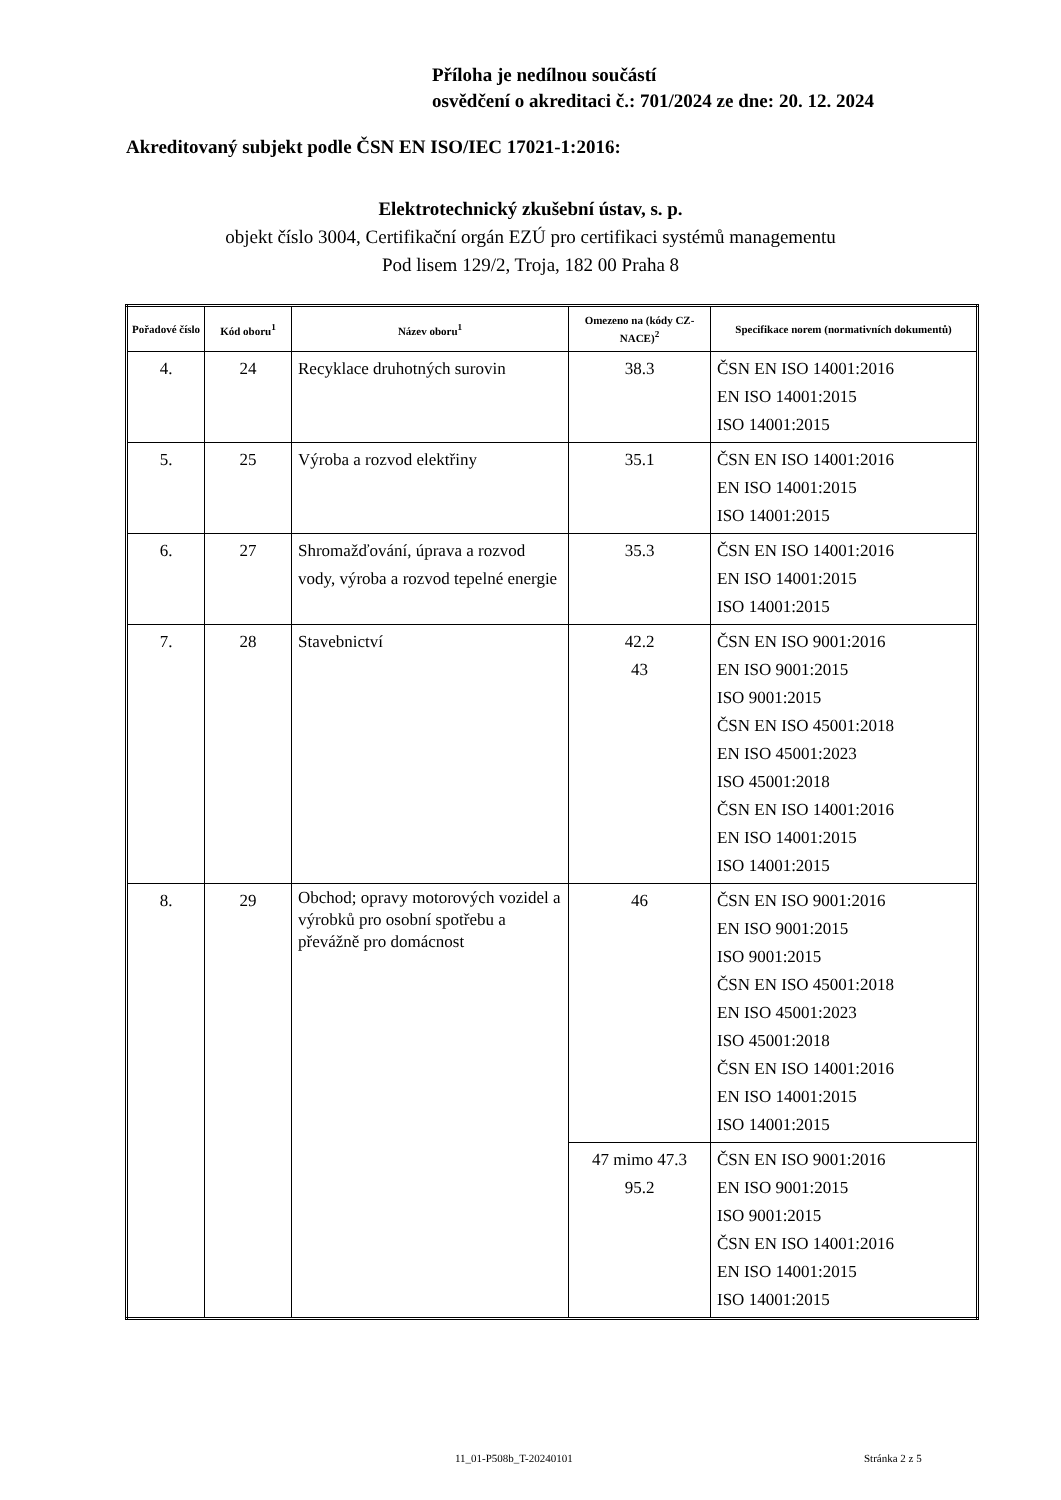Příloha je nedílnou součástí
osvědčení o akreditaci č.: 701/2024 ze dne: 20. 12. 2024
Akreditovaný subjekt podle ČSN EN ISO/IEC 17021-1:2016:
Elektrotechnický zkušební ústav, s. p.
objekt číslo 3004, Certifikační orgán EZÚ pro certifikaci systémů managementu
Pod lisem 129/2, Troja, 182 00 Praha 8
| Pořadové číslo | Kód oboru<sup>1</sup> | Název oboru<sup>1</sup> | Omezeno na (kódy CZ-NACE)<sup>2</sup> | Specifikace norem (normativních dokumentů) |
| --- | --- | --- | --- | --- |
| 4. | 24 | Recyklace druhotných surovin | 38.3 | ČSN EN ISO 14001:2016 EN ISO 14001:2015 ISO 14001:2015 |
| 5. | 25 | Výroba a rozvod elektřiny | 35.1 | ČSN EN ISO 14001:2016 EN ISO 14001:2015 ISO 14001:2015 |
| 6. | 27 | Shromažďování, úprava a rozvod vody, výroba a rozvod tepelné energie | 35.3 | ČSN EN ISO 14001:2016 EN ISO 14001:2015 ISO 14001:2015 |
| 7. | 28 | Stavebnictví | 42.2 43 | ČSN EN ISO 9001:2016 EN ISO 9001:2015 ISO 9001:2015 ČSN EN ISO 45001:2018 EN ISO 45001:2023 ISO 45001:2018 ČSN EN ISO 14001:2016 EN ISO 14001:2015 ISO 14001:2015 |
| 8. | 29 | Obchod; opravy motorových vozidel a výrobků pro osobní spotřebu a převážně pro domácnost | 46 | ČSN EN ISO 9001:2016 EN ISO 9001:2015 ISO 9001:2015 ČSN EN ISO 45001:2018 EN ISO 45001:2023 ISO 45001:2018 ČSN EN ISO 14001:2016 EN ISO 14001:2015 ISO 14001:2015 |
| | | | 47 mimo 47.3 95.2 | ČSN EN ISO 9001:2016 EN ISO 9001:2015 ISO 9001:2015 ČSN EN ISO 14001:2016 EN ISO 14001:2015 ISO 14001:2015 |
11_01-P508b_T-20240101 Stránka 2 z 5